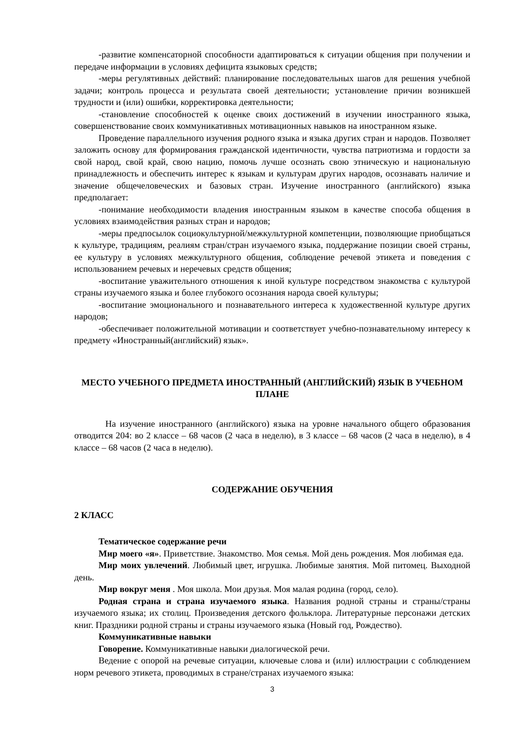-развитие компенсаторной способности адаптироваться к ситуации общения при получении и передаче информации в условиях дефицита языковых средств;
-меры регулятивных действий: планирование последовательных шагов для решения учебной задачи; контроль процесса и результата своей деятельности; установление причин возникшей трудности и (или) ошибки, корректировка деятельности;
-становление способностей к оценке своих достижений в изучении иностранного языка, совершенствование своих коммуникативных мотивационных навыков на иностранном языке.
Проведение параллельного изучения родного языка и языка других стран и народов. Позволяет заложить основу для формирования гражданской идентичности, чувства патриотизма и гордости за свой народ, свой край, свою нацию, помочь лучше осознать свою этническую и национальную принадлежность и обеспечить интерес к языкам и культурам других народов, осознавать наличие и значение общечеловеческих и базовых стран. Изучение иностранного (английского) языка предполагает:
-понимание необходимости владения иностранным языком в качестве способа общения в условиях взаимодействия разных стран и народов;
-меры предпосылок социокультурной/межкультурной компетенции, позволяющие приобщаться к культуре, традициям, реалиям стран/стран изучаемого языка, поддержание позиции своей страны, ее культуру в условиях межкультурного общения, соблюдение речевой этикета и поведения с использованием речевых и неречевых средств общения;
-воспитание уважительного отношения к иной культуре посредством знакомства с культурой страны изучаемого языка и более глубокого осознания народа своей культуры;
-воспитание эмоционального и познавательного интереса к художественной культуре других народов;
-обеспечивает положительной мотивации и соответствует учебно-познавательному интересу к предмету «Иностранный(английский) язык».
МЕСТО УЧЕБНОГО ПРЕДМЕТА ИНОСТРАННЫЙ (АНГЛИЙСКИЙ) ЯЗЫК В УЧЕБНОМ ПЛАНЕ
На изучение иностранного (английского) языка на уровне начального общего образования отводится 204: во 2 классе – 68 часов (2 часа в неделю), в 3 классе – 68 часов (2 часа в неделю), в 4 классе – 68 часов (2 часа в неделю).
СОДЕРЖАНИЕ ОБУЧЕНИЯ
2 КЛАСС
Тематическое содержание речи
Мир моего «я». Приветствие. Знакомство. Моя семья. Мой день рождения. Моя любимая еда.
Мир моих увлечений. Любимый цвет, игрушка. Любимые занятия. Мой питомец. Выходной день.
Мир вокруг меня . Моя школа. Мои друзья. Моя малая родина (город, село).
Родная страна и страна изучаемого языка. Названия родной страны и страны/страны изучаемого языка; их столиц. Произведения детского фольклора. Литературные персонажи детских книг. Праздники родной страны и страны изучаемого языка (Новый год, Рождество).
Коммуникативные навыки
Говорение. Коммуникативные навыки диалогической речи.
Ведение с опорой на речевые ситуации, ключевые слова и (или) иллюстрации с соблюдением норм речевого этикета, проводимых в стране/странах изучаемого языка:
3